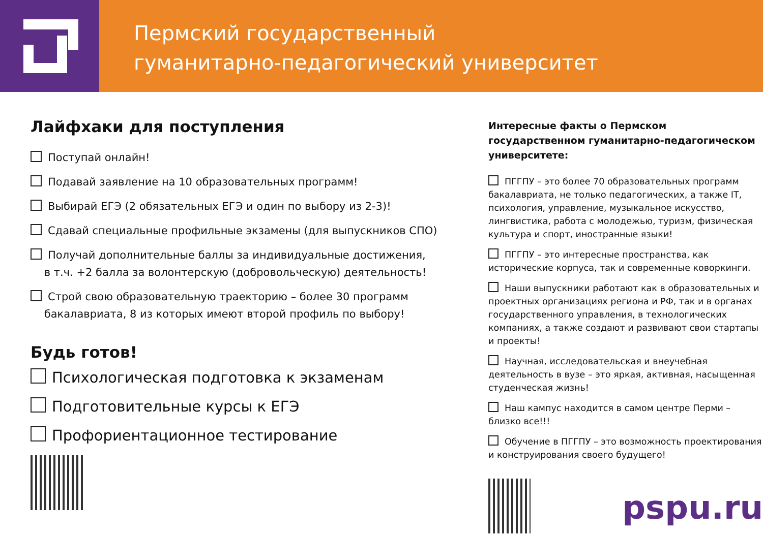Пермский государственный
гуманитарно-педагогический университет
Лайфхаки для поступления
Поступай онлайн!
Подавай заявление на 10 образовательных программ!
Выбирай ЕГЭ (2 обязательных ЕГЭ и один по выбору из 2-3)!
Сдавай специальные профильные экзамены (для выпускников СПО)
Получай дополнительные баллы за индивидуальные достижения,
в т.ч. +2 балла за волонтерскую (добровольческую) деятельность!
Строй свою образовательную траекторию – более 30 программ
бакалавриата, 8 из которых имеют второй профиль по выбору!
Будь готов!
Психологическая подготовка к экзаменам
Подготовительные курсы к ЕГЭ
Профориентационное тестирование
Интересные факты о Пермском государственном гуманитарно-педагогическом университете:
ПГГПУ – это более 70 образовательных программ бакалавриата, не только педагогических, а также IT, психология, управление, музыкальное искусство, лингвистика, работа с молодежью, туризм, физическая культура и спорт, иностранные языки!
ПГГПУ – это интересные пространства, как исторические корпуса, так и современные коворкинги.
Наши выпускники работают как в образовательных и проектных организациях региона и РФ, так и в органах государственного управления, в технологических компаниях, а также создают и развивают свои стартапы и проекты!
Научная, исследовательская и внеучебная деятельность в вузе – это яркая, активная, насыщенная студенческая жизнь!
Наш кампус находится в самом центре Перми – близко все!!!
Обучение в ПГГПУ – это возможность проектирования и конструирования своего будущего!
pspu.ru